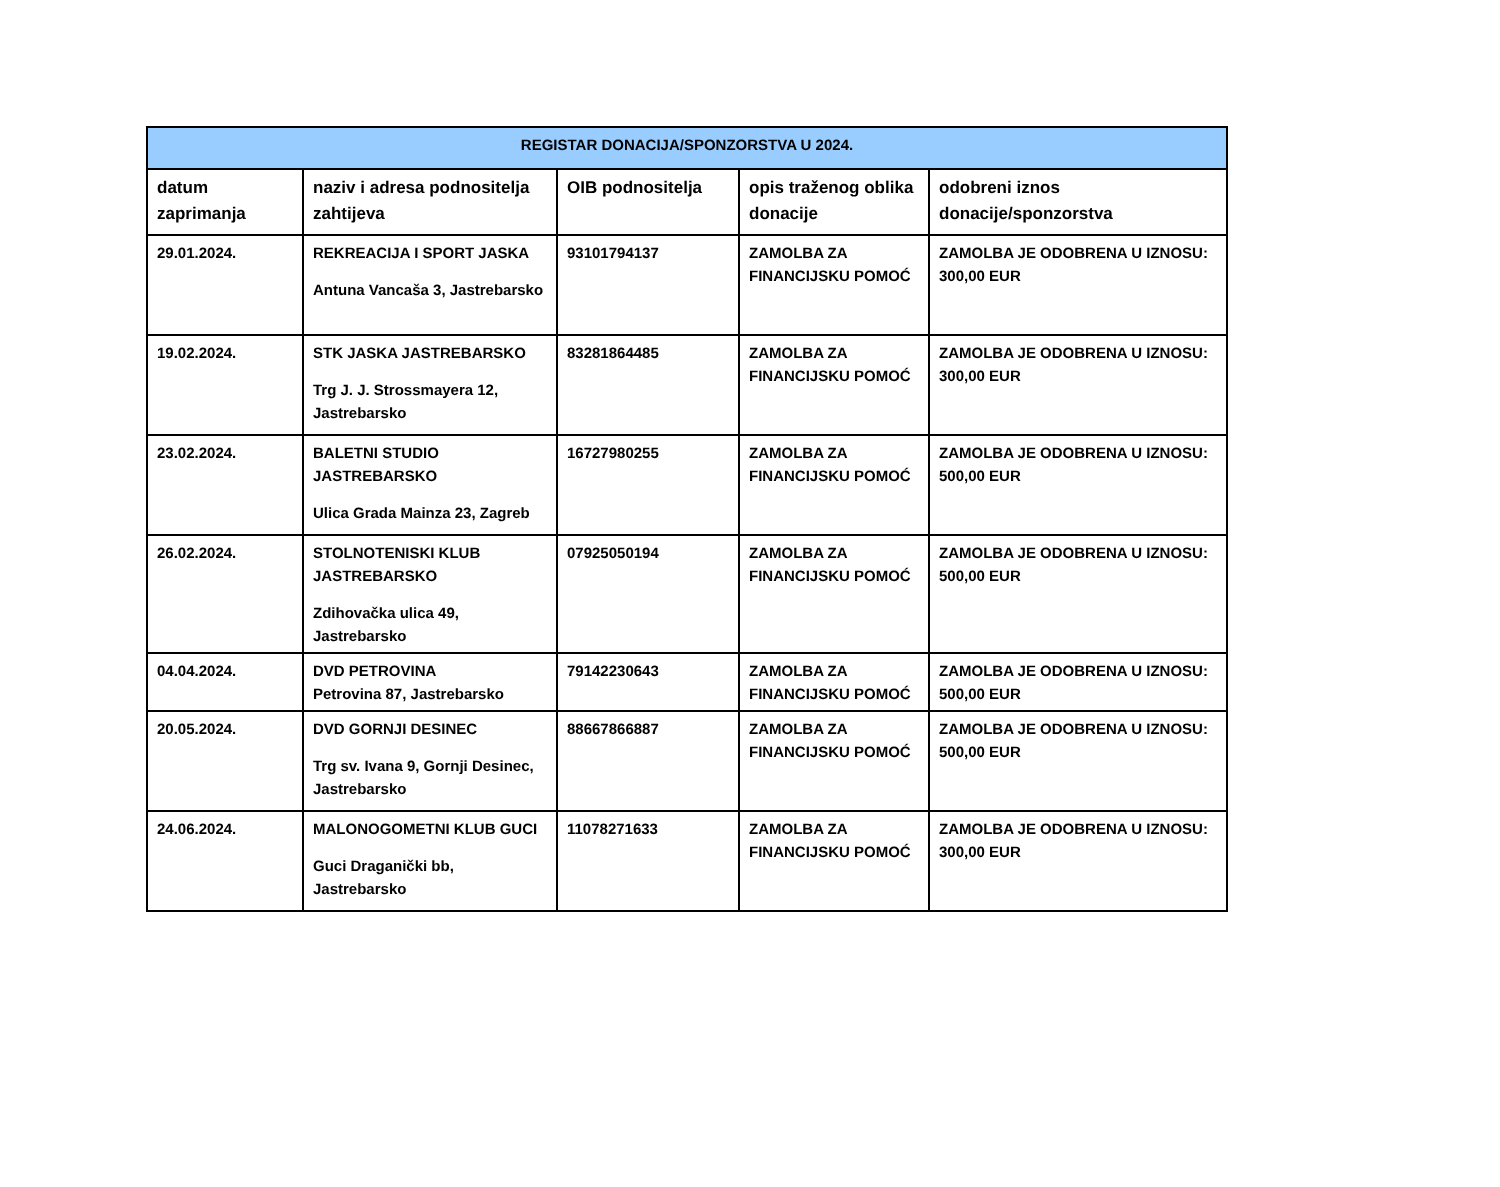| REGISTAR DONACIJA/SPONZORSTVA U 2024. | | | | |
| --- | --- | --- | --- | --- |
| datum zaprimanja | naziv i adresa podnositelja zahtijeva | OIB podnositelja | opis traženog oblika donacije | odobreni iznos donacije/sponzorstva |
| 29.01.2024. | REKREACIJA I SPORT JASKA Antuna Vancaša 3, Jastrebarsko | 93101794137 | ZAMOLBA ZA FINANCIJSKU POMOĆ | ZAMOLBA JE ODOBRENA U IZNOSU: 300,00 EUR |
| 19.02.2024. | STK JASKA JASTREBARSKO Trg J. J. Strossmayera 12, Jastrebarsko | 83281864485 | ZAMOLBA ZA FINANCIJSKU POMOĆ | ZAMOLBA JE ODOBRENA U IZNOSU: 300,00 EUR |
| 23.02.2024. | BALETNI STUDIO JASTREBARSKO Ulica Grada Mainza 23, Zagreb | 16727980255 | ZAMOLBA ZA FINANCIJSKU POMOĆ | ZAMOLBA JE ODOBRENA U IZNOSU: 500,00 EUR |
| 26.02.2024. | STOLNOTENISKI KLUB JASTREBARSKO Zdihovačka ulica 49, Jastrebarsko | 07925050194 | ZAMOLBA ZA FINANCIJSKU POMOĆ | ZAMOLBA JE ODOBRENA U IZNOSU: 500,00 EUR |
| 04.04.2024. | DVD PETROVINA Petrovina 87, Jastrebarsko | 79142230643 | ZAMOLBA ZA FINANCIJSKU POMOĆ | ZAMOLBA JE ODOBRENA U IZNOSU: 500,00 EUR |
| 20.05.2024. | DVD GORNJI DESINEC Trg sv. Ivana 9, Gornji Desinec, Jastrebarsko | 88667866887 | ZAMOLBA ZA FINANCIJSKU POMOĆ | ZAMOLBA JE ODOBRENA U IZNOSU: 500,00 EUR |
| 24.06.2024. | MALONOGOMETNI KLUB GUCI Guci Draganički bb, Jastrebarsko | 11078271633 | ZAMOLBA ZA FINANCIJSKU POMOĆ | ZAMOLBA JE ODOBRENA U IZNOSU: 300,00 EUR |